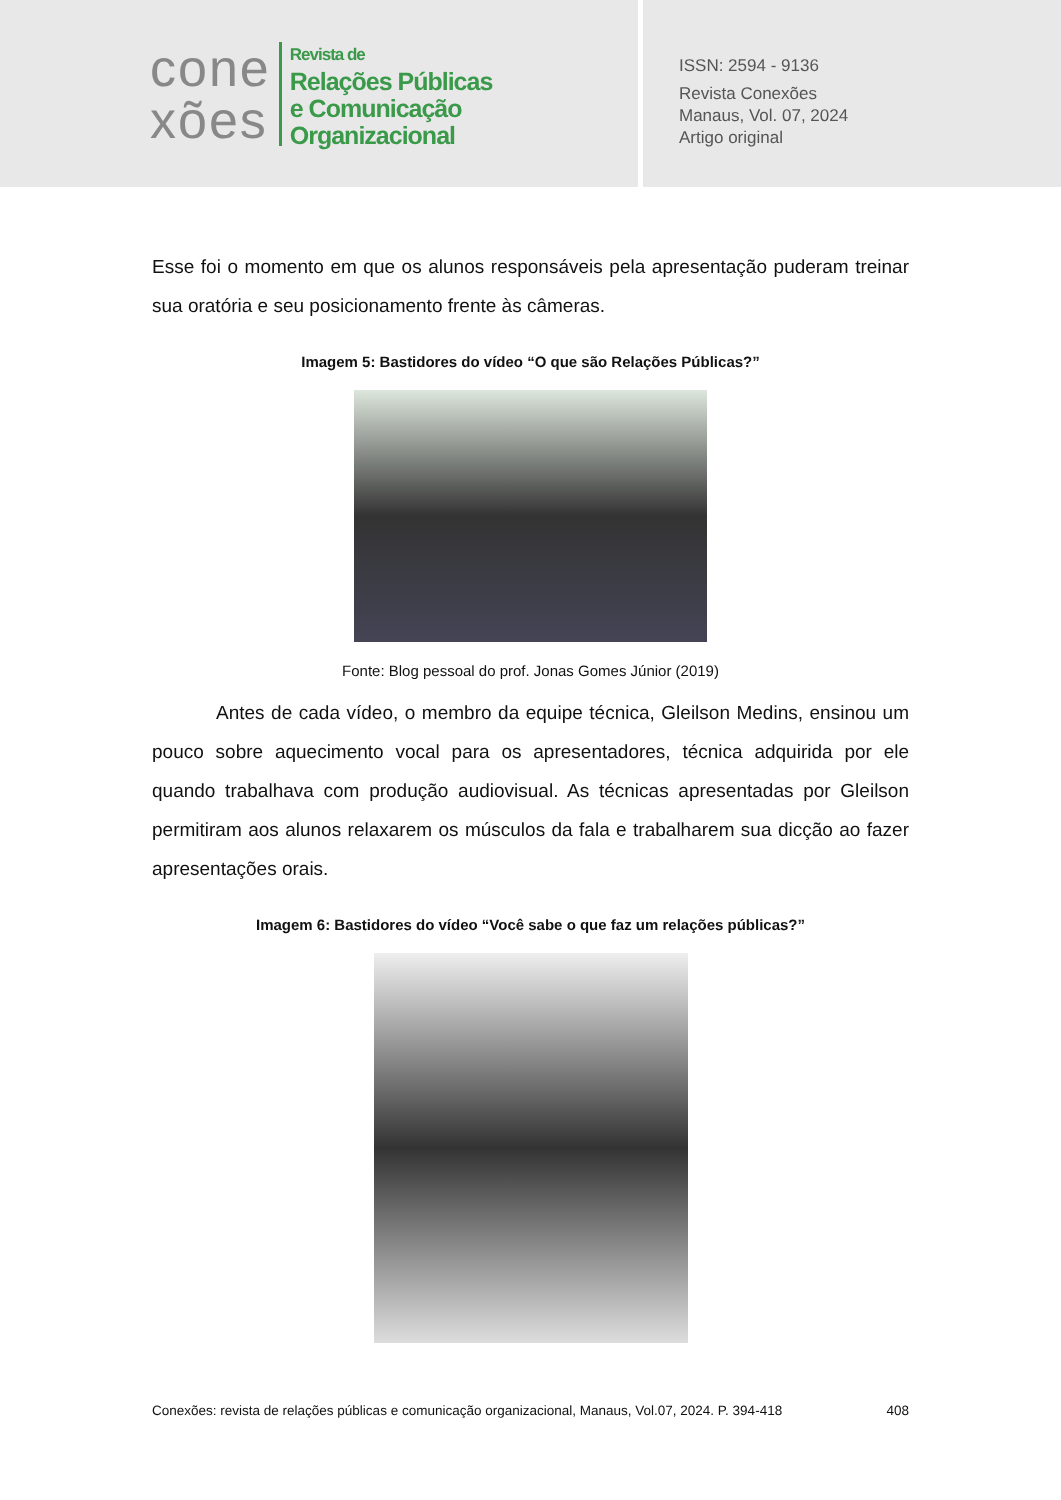cone
xões
Revista de
Relações Públicas
e Comunicação
Organizacional
ISSN: 2594 - 9136
Revista Conexões
Manaus, Vol. 07, 2024
Artigo original
Esse foi o momento em que os alunos responsáveis pela apresentação puderam treinar sua oratória e seu posicionamento frente às câmeras.
Imagem 5: Bastidores do vídeo “O que são Relações Públicas?”
Fonte: Blog pessoal do prof. Jonas Gomes Júnior (2019)
Antes de cada vídeo, o membro da equipe técnica, Gleilson Medins, ensinou um pouco sobre aquecimento vocal para os apresentadores, técnica adquirida por ele quando trabalhava com produção audiovisual. As técnicas apresentadas por Gleilson permitiram aos alunos relaxarem os músculos da fala e trabalharem sua dicção ao fazer apresentações orais.
Imagem 6: Bastidores do vídeo “Você sabe o que faz um relações públicas?”
Conexões: revista de relações públicas e comunicação organizacional, Manaus, Vol.07, 2024. P. 394-418 408